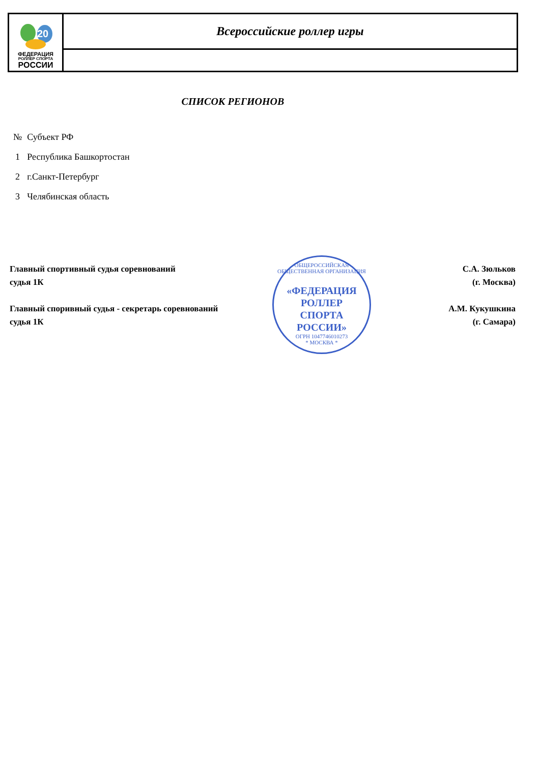20
ФЕДЕРАЦИЯ
РОЛЛЕР СПОРТА
РОССИИ
Всероссийские роллер игры
СПИСОК РЕГИОНОВ
| № | Субъект РФ |
| --- | --- |
| 1 | Республика Башкортостан |
| 2 | г.Санкт-Петербург |
| 3 | Челябинская область |
ОБЩЕРОССИЙСКАЯ ОБЩЕСТВЕННАЯ ОРГАНИЗАЦИЯ
«ФЕДЕРАЦИЯ
РОЛЛЕР
СПОРТА
РОССИИ»
ОГРН 1047746010273
* МОСКВА *
Главный спортивный судья соревнований
судья 1К
С.А. Зюльков
(г. Москва)
Главный споривный судья - секретарь соревнований
судья 1К
А.М. Кукушкина
(г. Самара)